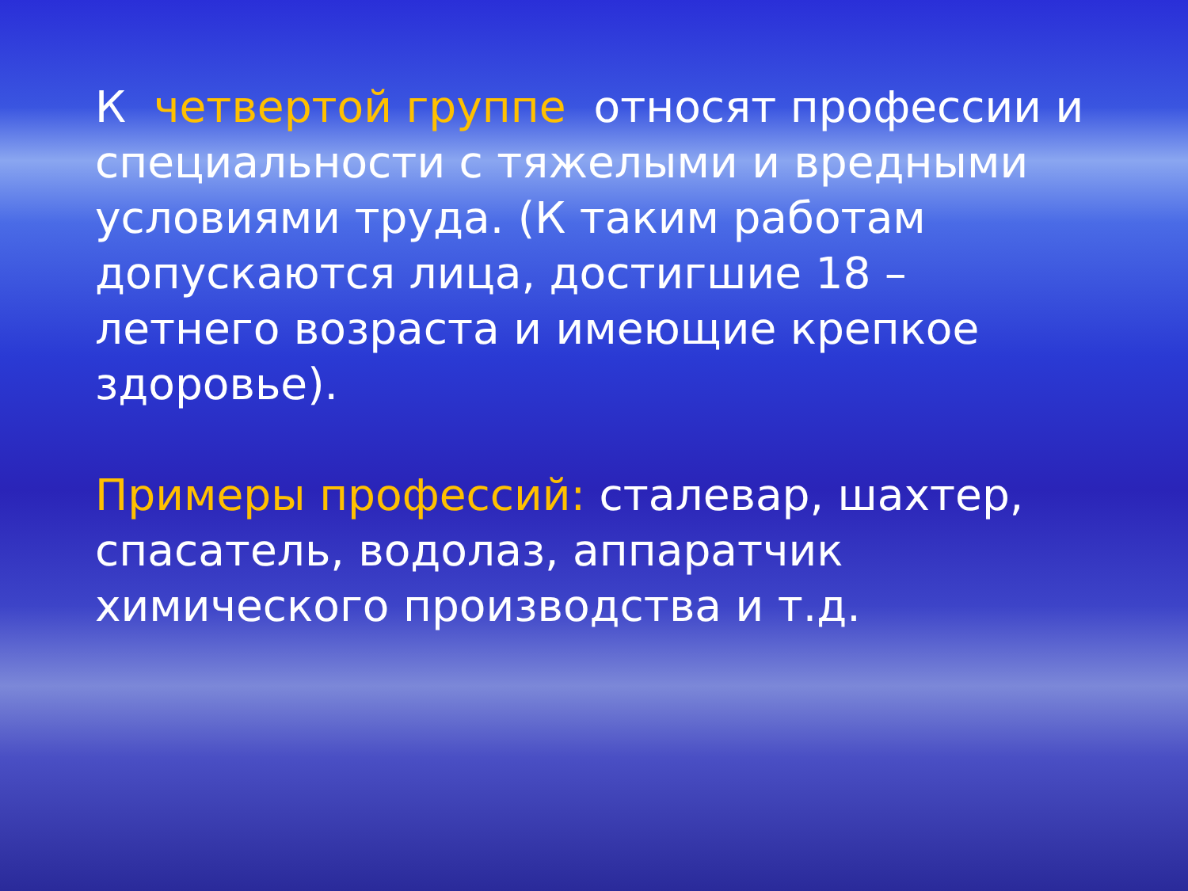К четвертой группе относят профессии и специальности с тяжелыми и вредными условиями труда. (К таким работам допускаются лица, достигшие 18 – летнего возраста и имеющие крепкое здоровье).
Примеры профессий: сталевар, шахтер, спасатель, водолаз, аппаратчик химического производства и т.д.